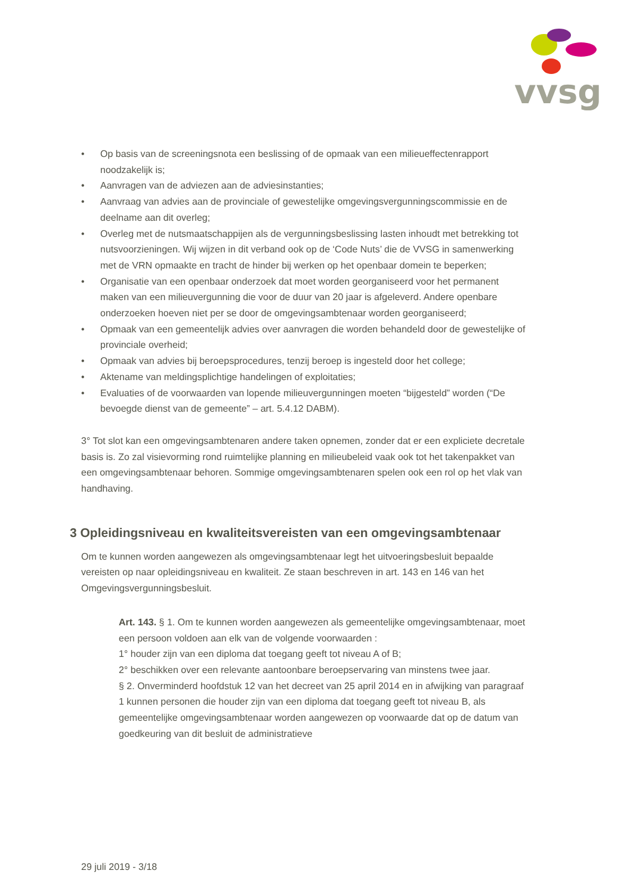vvsg
• Op basis van de screeningsnota een beslissing of de opmaak van een milieueffectenrapport noodzakelijk is;
• Aanvragen van de adviezen aan de adviesinstanties;
• Aanvraag van advies aan de provinciale of gewestelijke omgevingsvergunningscommissie en de deelname aan dit overleg;
• Overleg met de nutsmaatschappijen als de vergunningsbeslissing lasten inhoudt met betrekking tot nutsvoorzieningen. Wij wijzen in dit verband ook op de ‘Code Nuts’ die de VVSG in samenwerking met de VRN opmaakte en tracht de hinder bij werken op het openbaar domein te beperken;
• Organisatie van een openbaar onderzoek dat moet worden georganiseerd voor het permanent maken van een milieuvergunning die voor de duur van 20 jaar is afgeleverd. Andere openbare onderzoeken hoeven niet per se door de omgevingsambtenaar worden georganiseerd;
• Opmaak van een gemeentelijk advies over aanvragen die worden behandeld door de gewestelijke of provinciale overheid;
• Opmaak van advies bij beroepsprocedures, tenzij beroep is ingesteld door het college;
• Aktename van meldingsplichtige handelingen of exploitaties;
• Evaluaties of de voorwaarden van lopende milieuvergunningen moeten “bijgesteld” worden (“De bevoegde dienst van de gemeente” – art. 5.4.12 DABM).
3° Tot slot kan een omgevingsambtenaren andere taken opnemen, zonder dat er een expliciete decretale basis is. Zo zal visievorming rond ruimtelijke planning en milieubeleid vaak ook tot het takenpakket van een omgevingsambtenaar behoren. Sommige omgevingsambtenaren spelen ook een rol op het vlak van handhaving.
3 Opleidingsniveau en kwaliteitsvereisten van een omgevingsambtenaar
Om te kunnen worden aangewezen als omgevingsambtenaar legt het uitvoeringsbesluit bepaalde vereisten op naar opleidingsniveau en kwaliteit. Ze staan beschreven in art. 143 en 146 van het Omgevingsvergunningsbesluit.
Art. 143. § 1. Om te kunnen worden aangewezen als gemeentelijke omgevingsambtenaar, moet een persoon voldoen aan elk van de volgende voorwaarden :
1° houder zijn van een diploma dat toegang geeft tot niveau A of B;
2° beschikken over een relevante aantoonbare beroepservaring van minstens twee jaar.
§ 2. Onverminderd hoofdstuk 12 van het decreet van 25 april 2014 en in afwijking van paragraaf 1 kunnen personen die houder zijn van een diploma dat toegang geeft tot niveau B, als gemeentelijke omgevingsambtenaar worden aangewezen op voorwaarde dat op de datum van goedkeuring van dit besluit de administratieve
29 juli 2019 - 3/18